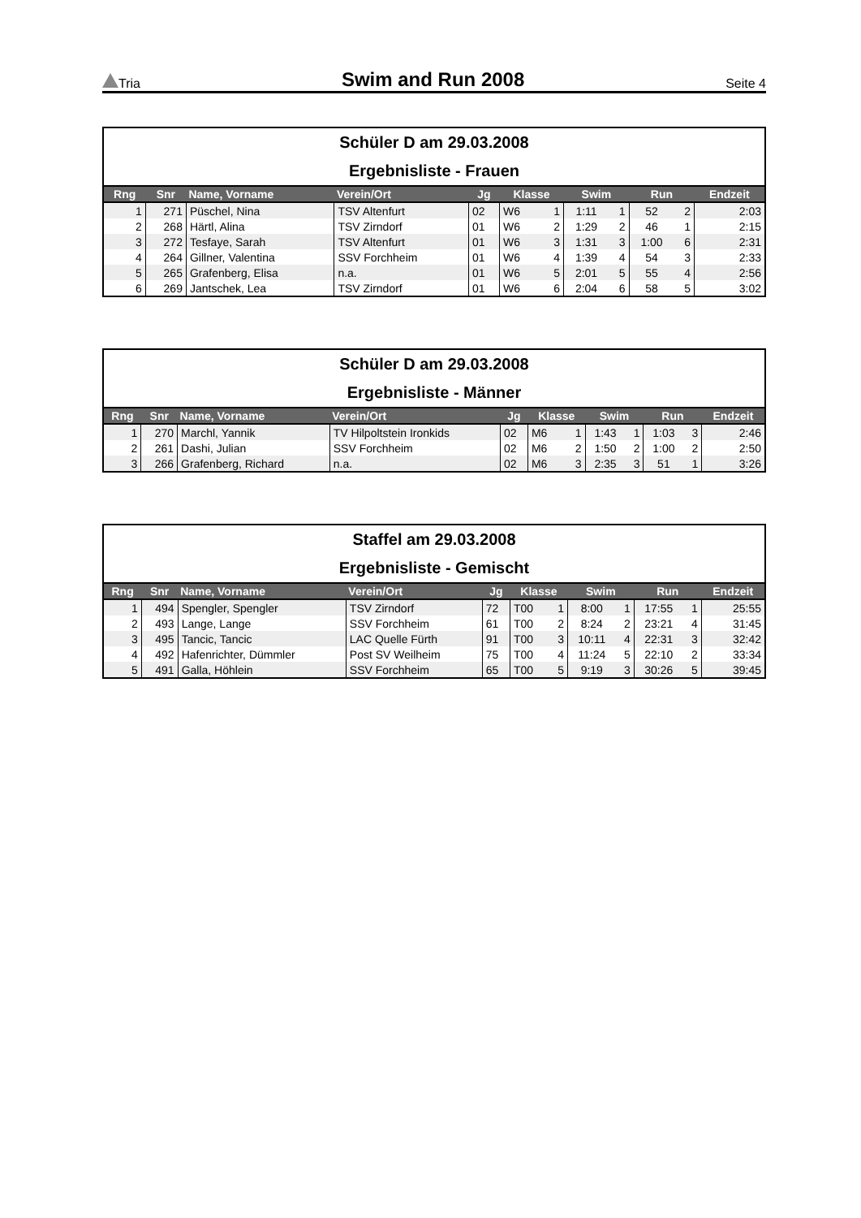Tria Swim and Run 2008 Seite 4
Schüler D am 29.03.2008
Ergebnisliste - Frauen
| Rng | Snr | Name, Vorname | Verein/Ort | Jg | Klasse | | Swim | | Run | | Endzeit |
| --- | --- | --- | --- | --- | --- | --- | --- | --- | --- | --- | --- |
| 1 | 271 | Püschel, Nina | TSV Altenfurt | 02 | W6 | 1 | 1:11 | 1 | 52 | 2 | 2:03 |
| 2 | 268 | Härtl, Alina | TSV Zirndorf | 01 | W6 | 2 | 1:29 | 2 | 46 | 1 | 2:15 |
| 3 | 272 | Tesfaye, Sarah | TSV Altenfurt | 01 | W6 | 3 | 1:31 | 3 | 1:00 | 6 | 2:31 |
| 4 | 264 | Gillner, Valentina | SSV Forchheim | 01 | W6 | 4 | 1:39 | 4 | 54 | 3 | 2:33 |
| 5 | 265 | Grafenberg, Elisa | n.a. | 01 | W6 | 5 | 2:01 | 5 | 55 | 4 | 2:56 |
| 6 | 269 | Jantschek, Lea | TSV Zirndorf | 01 | W6 | 6 | 2:04 | 6 | 58 | 5 | 3:02 |
Schüler D am 29.03.2008
Ergebnisliste - Männer
| Rng | Snr | Name, Vorname | Verein/Ort | Jg | Klasse | | Swim | | Run | | Endzeit |
| --- | --- | --- | --- | --- | --- | --- | --- | --- | --- | --- | --- |
| 1 | 270 | Marchl, Yannik | TV Hilpoltstein Ironkids | 02 | M6 | 1 | 1:43 | 1 | 1:03 | 3 | 2:46 |
| 2 | 261 | Dashi, Julian | SSV Forchheim | 02 | M6 | 2 | 1:50 | 2 | 1:00 | 2 | 2:50 |
| 3 | 266 | Grafenberg, Richard | n.a. | 02 | M6 | 3 | 2:35 | 3 | 51 | 1 | 3:26 |
Staffel am 29.03.2008
Ergebnisliste - Gemischt
| Rng | Snr | Name, Vorname | Verein/Ort | Jg | Klasse | | Swim | | Run | | Endzeit |
| --- | --- | --- | --- | --- | --- | --- | --- | --- | --- | --- | --- |
| 1 | 494 | Spengler, Spengler | TSV Zirndorf | 72 | T00 | 1 | 8:00 | 1 | 17:55 | 1 | 25:55 |
| 2 | 493 | Lange, Lange | SSV Forchheim | 61 | T00 | 2 | 8:24 | 2 | 23:21 | 4 | 31:45 |
| 3 | 495 | Tancic, Tancic | LAC Quelle Fürth | 91 | T00 | 3 | 10:11 | 4 | 22:31 | 3 | 32:42 |
| 4 | 492 | Hafenrichter, Dümmler | Post SV Weilheim | 75 | T00 | 4 | 11:24 | 5 | 22:10 | 2 | 33:34 |
| 5 | 491 | Galla, Höhlein | SSV Forchheim | 65 | T00 | 5 | 9:19 | 3 | 30:26 | 5 | 39:45 |